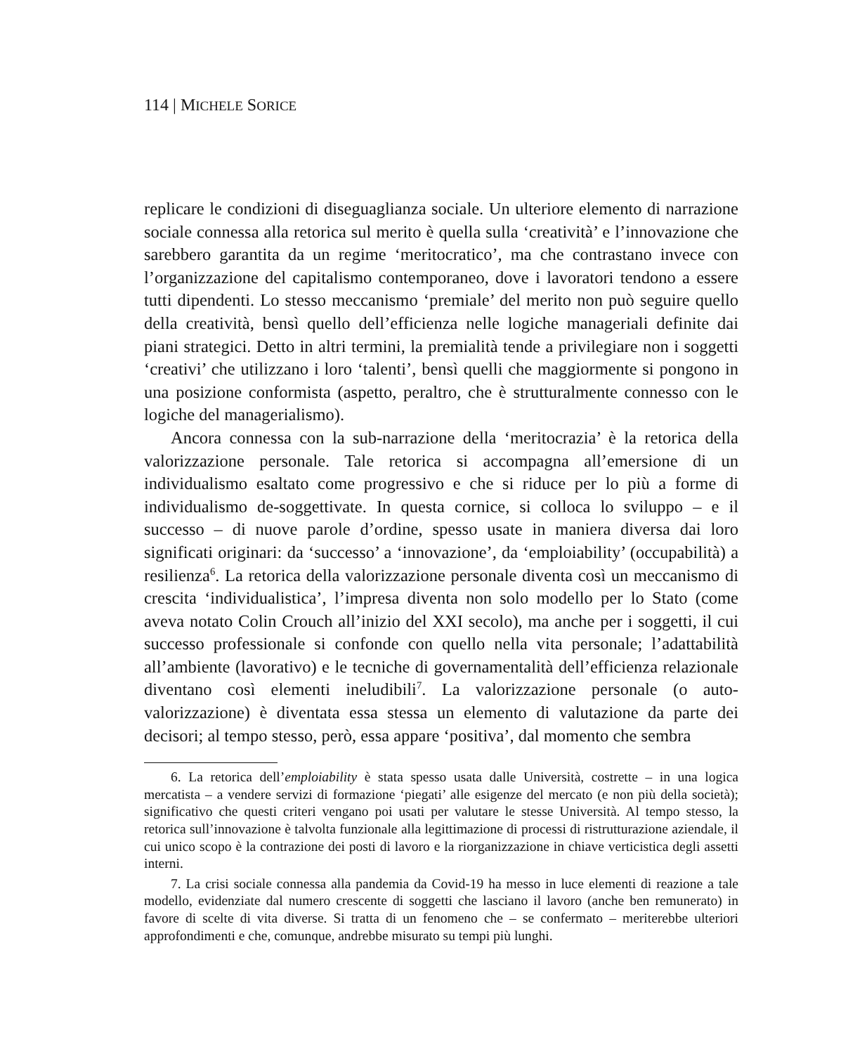114 | MICHELE SORICE
replicare le condizioni di diseguaglianza sociale. Un ulteriore elemento di narrazione sociale connessa alla retorica sul merito è quella sulla ‘creatività’ e l’innovazione che sarebbero garantita da un regime ‘meritocratico’, ma che contrastano invece con l’organizzazione del capitalismo contemporaneo, dove i lavoratori tendono a essere tutti dipendenti. Lo stesso meccanismo ‘premiale’ del merito non può seguire quello della creatività, bensì quello dell’efficienza nelle logiche manageriali definite dai piani strategici. Detto in altri termini, la premialità tende a privilegiare non i soggetti ‘creativi’ che utilizzano i loro ‘talenti’, bensì quelli che maggiormente si pongono in una posizione conformista (aspetto, peraltro, che è strutturalmente connesso con le logiche del managerialismo).
Ancora connessa con la sub-narrazione della ‘meritocrazia’ è la retorica della valorizzazione personale. Tale retorica si accompagna all’emersione di un individualismo esaltato come progressivo e che si riduce per lo più a forme di individualismo de-soggettivate. In questa cornice, si colloca lo sviluppo – e il successo – di nuove parole d’ordine, spesso usate in maniera diversa dai loro significati originari: da ‘successo’ a ‘innovazione’, da ‘emploiability’ (occupabilità) a resilienza<sup>6</sup>. La retorica della valorizzazione personale diventa così un meccanismo di crescita ‘individualistica’, l’impresa diventa non solo modello per lo Stato (come aveva notato Colin Crouch all’inizio del XXI secolo), ma anche per i soggetti, il cui successo professionale si confonde con quello nella vita personale; l’adattabilità all’ambiente (lavorativo) e le tecniche di governamentalità dell’efficienza relazionale diventano così elementi ineludibili<sup>7</sup>. La valorizzazione personale (o auto-valorizzazione) è diventata essa stessa un elemento di valutazione da parte dei decisori; al tempo stesso, però, essa appare ‘positiva’, dal momento che sembra
6. La retorica dell’emploiability è stata spesso usata dalle Università, costrette – in una logica mercatista – a vendere servizi di formazione ‘piegati’ alle esigenze del mercato (e non più della società); significativo che questi criteri vengano poi usati per valutare le stesse Università. Al tempo stesso, la retorica sull’innovazione è talvolta funzionale alla legittimazione di processi di ristrutturazione aziendale, il cui unico scopo è la contrazione dei posti di lavoro e la riorganizzazione in chiave verticistica degli assetti interni.
7. La crisi sociale connessa alla pandemia da Covid-19 ha messo in luce elementi di reazione a tale modello, evidenziate dal numero crescente di soggetti che lasciano il lavoro (anche ben remunerato) in favore di scelte di vita diverse. Si tratta di un fenomeno che – se confermato – meriterebbe ulteriori approfondimenti e che, comunque, andrebbe misurato su tempi più lunghi.